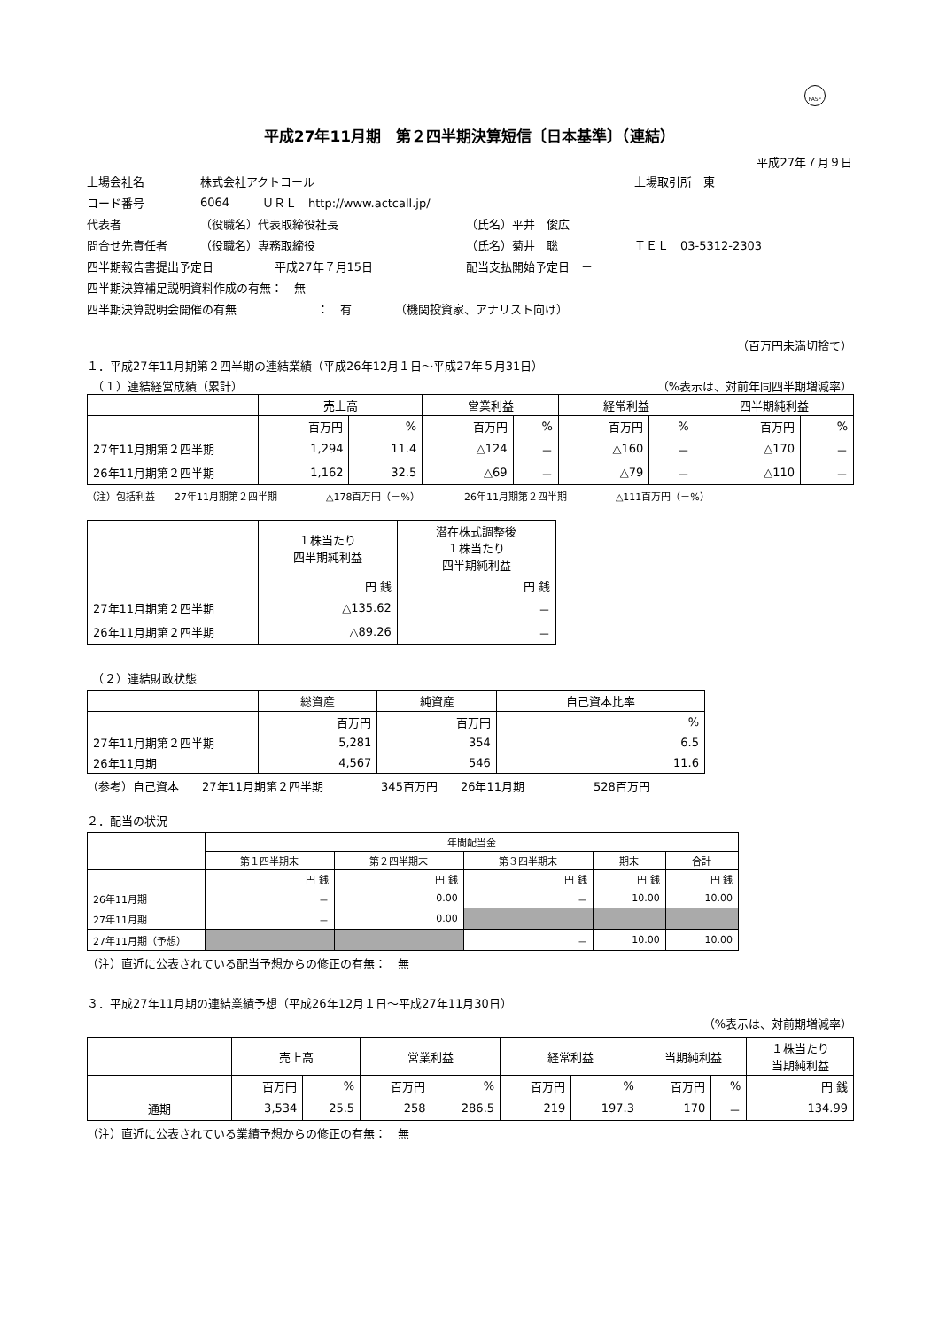FASF
平成27年11月期　第２四半期決算短信〔日本基準〕（連結）
平成27年７月９日
上場会社名 株式会社アクトコール 上場取引所　東
コード番号 6064 ＵＲＬ　http://www.actcall.jp/
代表者 （役職名）代表取締役社長 （氏名）平井　俊広
問合せ先責任者 （役職名）専務取締役 （氏名）菊井　聡 ＴＥＬ　03-5312-2303
四半期報告書提出予定日 平成27年７月15日 配当支払開始予定日　－
四半期決算補足説明資料作成の有無：　無
四半期決算説明会開催の有無 ：　有 （機関投資家、アナリスト向け）
（百万円未満切捨て）
１．平成27年11月期第２四半期の連結業績（平成26年12月１日～平成27年５月31日）
　（１）連結経営成績（累計） （%表示は、対前年同四半期増減率）
| | 売上高 | | 営業利益 | | 経常利益 | | 四半期純利益 | |
| --- | --- | --- | --- | --- | --- | --- | --- | --- |
| | 百万円 | % | 百万円 | % | 百万円 | % | 百万円 | % |
| 27年11月期第２四半期 | 1,294 | 11.4 | △124 | － | △160 | － | △170 | － |
| 26年11月期第２四半期 | 1,162 | 32.5 | △69 | － | △79 | － | △110 | － |
（注）包括利益　　27年11月期第２四半期　　　　　△178百万円（－%）　　　　　26年11月期第２四半期　　　　　△111百万円（－%）
| | １株当たり 四半期純利益 | 潜在株式調整後 １株当たり 四半期純利益 |
| --- | --- | --- |
| | 円 銭 | 円 銭 |
| 27年11月期第２四半期 | △135.62 | － |
| 26年11月期第２四半期 | △89.26 | － |
　（２）連結財政状態
| | 総資産 | 純資産 | 自己資本比率 |
| --- | --- | --- | --- |
| | 百万円 | 百万円 | % |
| 27年11月期第２四半期 | 5,281 | 354 | 6.5 |
| 26年11月期 | 4,567 | 546 | 11.6 |
（参考）自己資本　　27年11月期第２四半期　　　　　345百万円　　26年11月期　　　　　　528百万円
２．配当の状況
| | 年間配当金 | | | | |
| --- | --- | --- | --- | --- | --- |
| | 第１四半期末 | 第２四半期末 | 第３四半期末 | 期末 | 合計 |
| | 円 銭 | 円 銭 | 円 銭 | 円 銭 | 円 銭 |
| 26年11月期 | － | 0.00 | － | 10.00 | 10.00 |
| 27年11月期 | － | 0.00 | | | |
| 27年11月期（予想） | | | － | 10.00 | 10.00 |
（注）直近に公表されている配当予想からの修正の有無：　無
３．平成27年11月期の連結業績予想（平成26年12月１日～平成27年11月30日）
（%表示は、対前期増減率）
| | 売上高 | | 営業利益 | | 経常利益 | | 当期純利益 | | １株当たり 当期純利益 |
| --- | --- | --- | --- | --- | --- | --- | --- | --- | --- |
| | 百万円 | % | 百万円 | % | 百万円 | % | 百万円 | % | 円 銭 |
| 通期 | 3,534 | 25.5 | 258 | 286.5 | 219 | 197.3 | 170 | － | 134.99 |
（注）直近に公表されている業績予想からの修正の有無：　無